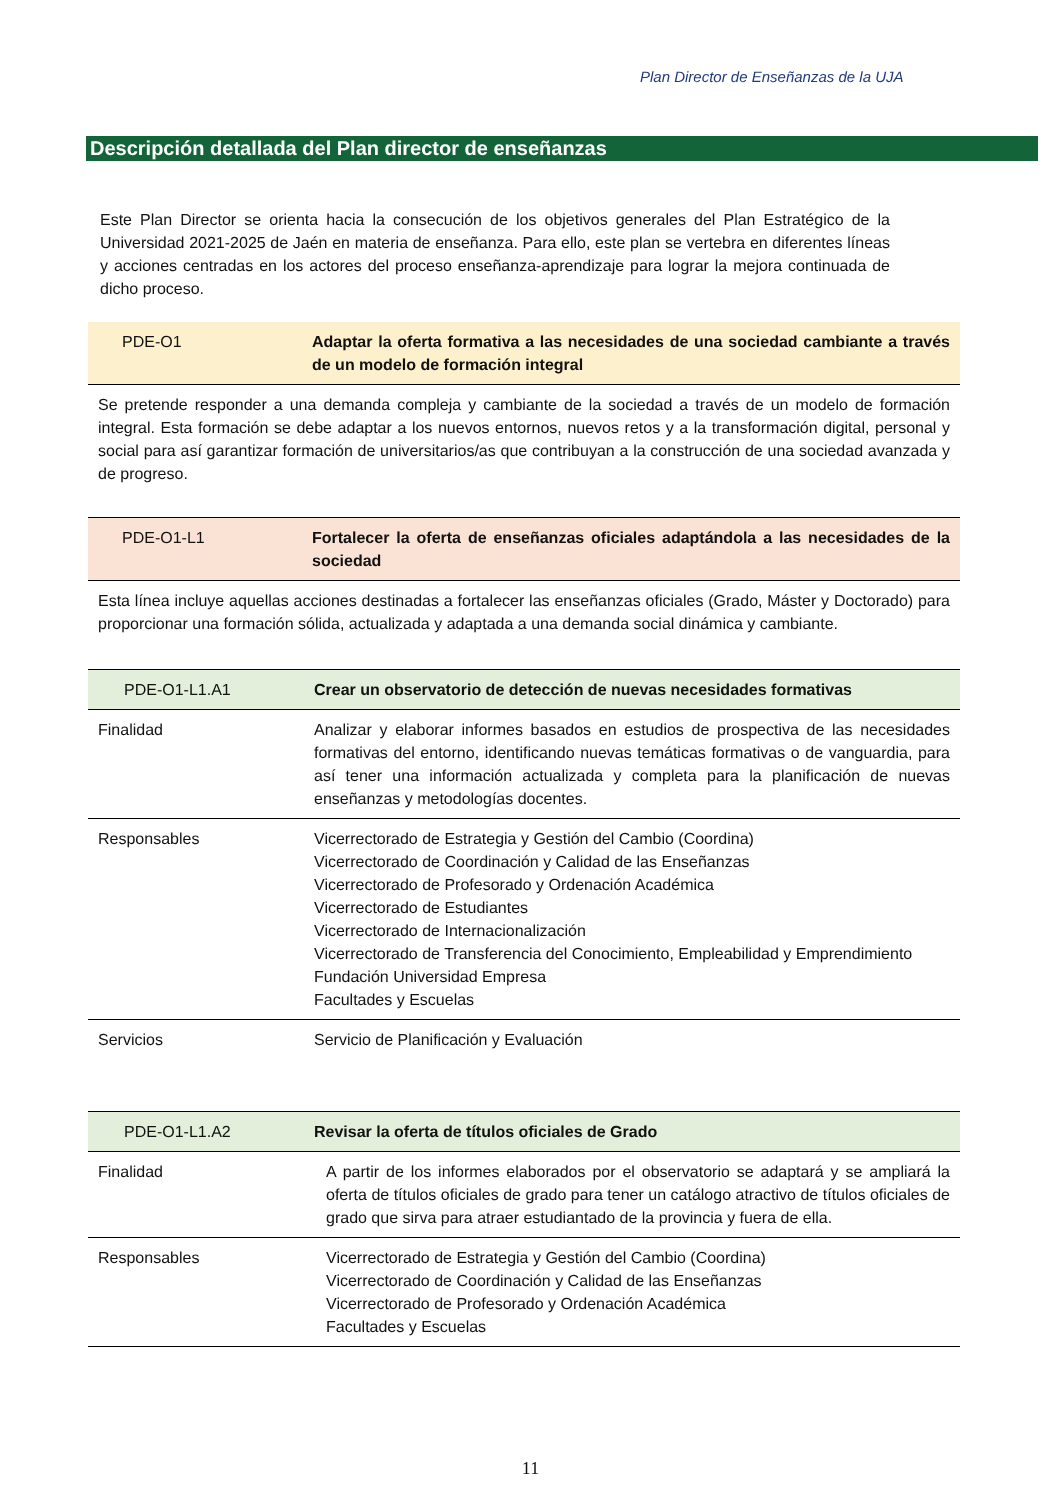Plan Director de Enseñanzas de la UJA
Descripción detallada del Plan director de enseñanzas
Este Plan Director se orienta hacia la consecución de los objetivos generales del Plan Estratégico de la Universidad 2021-2025 de Jaén en materia de enseñanza. Para ello, este plan se vertebra en diferentes líneas y acciones centradas en los actores del proceso enseñanza-aprendizaje para lograr la mejora continuada de dicho proceso.
| PDE-O1 | Adaptar la oferta formativa a las necesidades de una sociedad cambiante a través de un modelo de formación integral |
Se pretende responder a una demanda compleja y cambiante de la sociedad a través de un modelo de formación integral. Esta formación se debe adaptar a los nuevos entornos, nuevos retos y a la transformación digital, personal y social para así garantizar formación de universitarios/as que contribuyan a la construcción de una sociedad avanzada y de progreso.
| PDE-O1-L1 | Fortalecer la oferta de enseñanzas oficiales adaptándola a las necesidades de la sociedad |
Esta línea incluye aquellas acciones destinadas a fortalecer las enseñanzas oficiales (Grado, Máster y Doctorado) para proporcionar una formación sólida, actualizada y adaptada a una demanda social dinámica y cambiante.
| PDE-O1-L1.A1 | Crear un observatorio de detección de nuevas necesidades formativas |
| Finalidad | Analizar y elaborar informes basados en estudios de prospectiva de las necesidades formativas del entorno, identificando nuevas temáticas formativas o de vanguardia, para así tener una información actualizada y completa para la planificación de nuevas enseñanzas y metodologías docentes. |
| Responsables | Vicerrectorado de Estrategia y Gestión del Cambio (Coordina) Vicerrectorado de Coordinación y Calidad de las Enseñanzas Vicerrectorado de Profesorado y Ordenación Académica Vicerrectorado de Estudiantes Vicerrectorado de Internacionalización Vicerrectorado de Transferencia del Conocimiento, Empleabilidad y Emprendimiento Fundación Universidad Empresa Facultades y Escuelas |
| Servicios | Servicio de Planificación y Evaluación |
| PDE-O1-L1.A2 | Revisar la oferta de títulos oficiales de Grado |
| Finalidad | A partir de los informes elaborados por el observatorio se adaptará y se ampliará la oferta de títulos oficiales de grado para tener un catálogo atractivo de títulos oficiales de grado que sirva para atraer estudiantado de la provincia y fuera de ella. |
| Responsables | Vicerrectorado de Estrategia y Gestión del Cambio (Coordina) Vicerrectorado de Coordinación y Calidad de las Enseñanzas Vicerrectorado de Profesorado y Ordenación Académica Facultades y Escuelas |
11